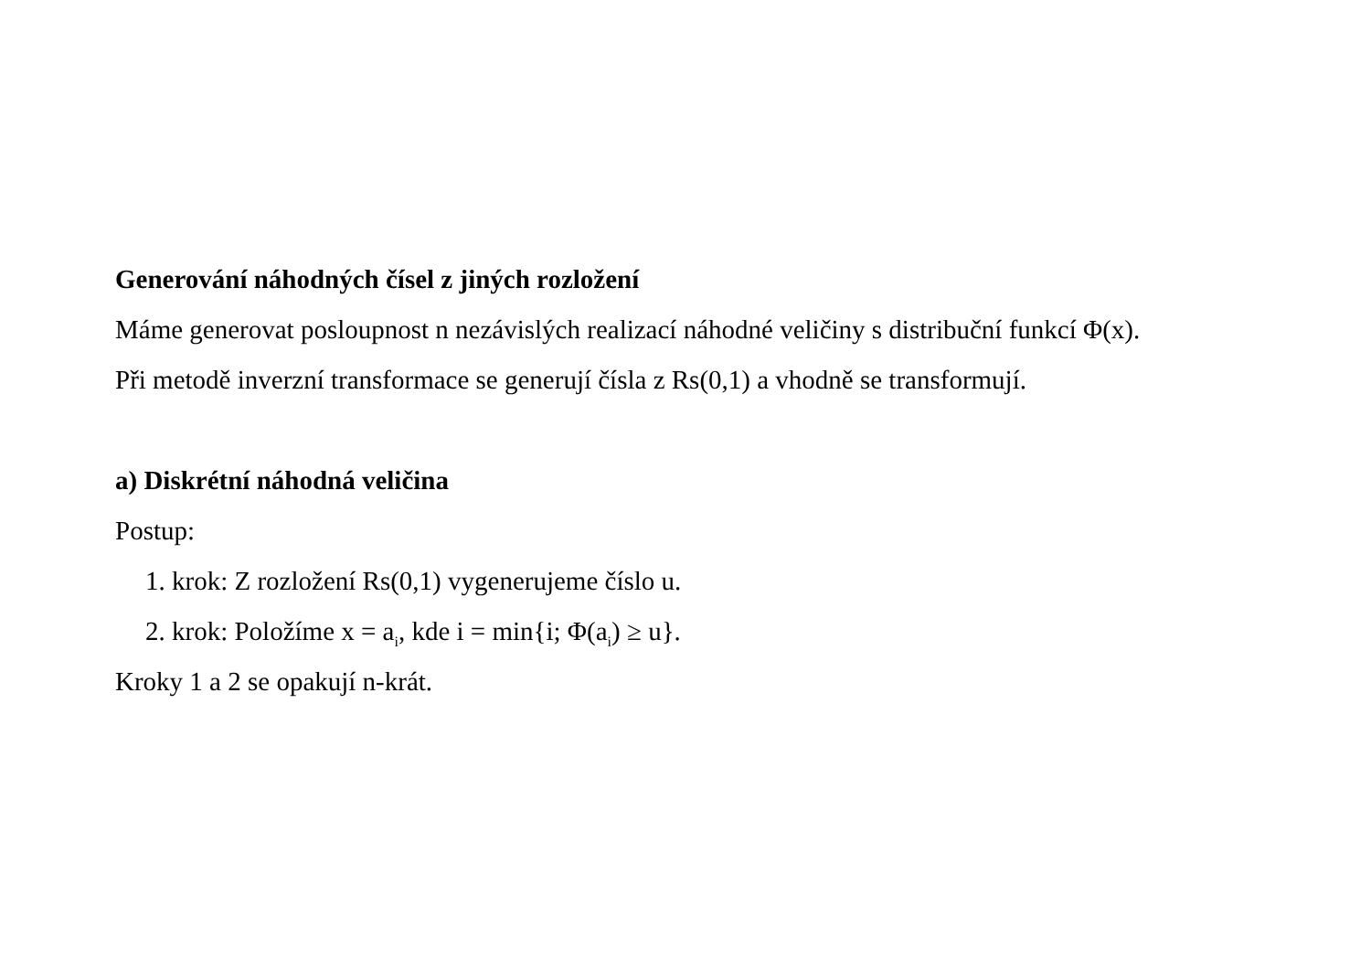Generování náhodných čísel z jiných rozložení
Máme generovat posloupnost n nezávislých realizací náhodné veličiny s distribuční funkcí Φ(x).
Při metodě inverzní transformace se generují čísla z Rs(0,1) a vhodně se transformují.
a) Diskrétní náhodná veličina
Postup:
1. krok: Z rozložení Rs(0,1) vygenerujeme číslo u.
2. krok: Položíme x = a<sub>i</sub>, kde i = min{i; Φ(a<sub>i</sub>) ≥ u}.
Kroky 1 a 2 se opakují n-krát.